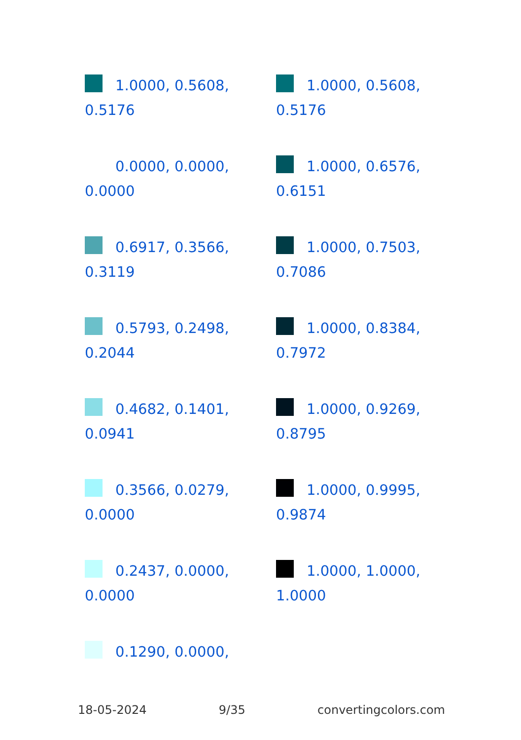1.0000, 0.5608, 0.5176
1.0000, 0.5608, 0.5176
0.0000, 0.0000, 0.0000
1.0000, 0.6576, 0.6151
0.6917, 0.3566, 0.3119
1.0000, 0.7503, 0.7086
0.5793, 0.2498, 0.2044
1.0000, 0.8384, 0.7972
0.4682, 0.1401, 0.0941
1.0000, 0.9269, 0.8795
0.3566, 0.0279, 0.0000
1.0000, 0.9995, 0.9874
0.2437, 0.0000, 0.0000
1.0000, 1.0000, 1.0000
0.1290, 0.0000,
18-05-2024 9/35 convertingcolors.com